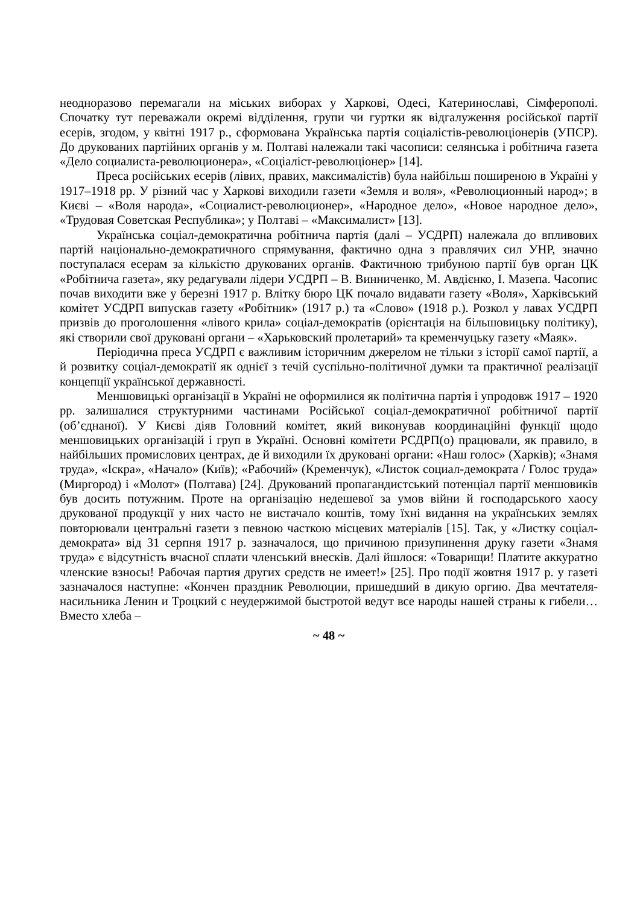неодноразово перемагали на міських виборах у Харкові, Одесі, Катеринославі, Сімферополі. Спочатку тут переважали окремі відділення, групи чи гуртки як відгалуження російської партії есерів, згодом, у квітні 1917 р., сформована Українська партія соціалістів-революціонерів (УПСР). До друкованих партійних органів у м. Полтаві належали такі часописи: селянська і робітнича газета «Дело социалиста-революционера», «Соціаліст-революціонер» [14].
Преса російських есерів (лівих, правих, максималістів) була найбільш поширеною в Україні у 1917–1918 рр. У різний час у Харкові виходили газети «Земля и воля», «Революционный народ»; в Києві – «Воля народа», «Социалист-революционер», «Народное дело», «Новое народное дело», «Трудовая Советская Республика»; у Полтаві – «Максималист» [13].
Українська соціал-демократична робітнича партія (далі – УСДРП) належала до впливових партій національно-демократичного спрямування, фактично одна з правлячих сил УНР, значно поступалася есерам за кількістю друкованих органів. Фактичною трибуною партії був орган ЦК «Робітнича газета», яку редагували лідери УСДРП – В. Винниченко, М. Авдієнко, І. Мазепа. Часопис почав виходити вже у березні 1917 р. Влітку бюро ЦК почало видавати газету «Воля», Харківський комітет УСДРП випускав газету «Робітник» (1917 р.) та «Слово» (1918 р.). Розкол у лавах УСДРП призвів до проголошення «лівого крила» соціал-демократів (орієнтація на більшовицьку політику), які створили свої друковані органи – «Харьковский пролетарий» та кременчуцьку газету «Маяк».
Періодична преса УСДРП є важливим історичним джерелом не тільки з історії самої партії, а й розвитку соціал-демократії як однієї з течій суспільно-політичної думки та практичної реалізації концепції української державності.
Меншовицькі організації в Україні не оформилися як політична партія і упродовж 1917 – 1920 рр. залишалися структурними частинами Російської соціал-демократичної робітничої партії (об’єднаної). У Києві діяв Головний комітет, який виконував координаційні функції щодо меншовицьких організацій і груп в Україні. Основні комітети РСДРП(о) працювали, як правило, в найбільших промислових центрах, де й виходили їх друковані органи: «Наш голос» (Харків); «Знамя труда», «Іскра», «Начало» (Київ); «Рабочий» (Кременчук), «Листок социал-демократа / Голос труда» (Миргород) і «Молот» (Полтава) [24]. Друкований пропагандистський потенціал партії меншовиків був досить потужним. Проте на організацію недешевої за умов війни й господарського хаосу друкованої продукції у них часто не вистачало коштів, тому їхні видання на українських землях повторювали центральні газети з певною часткою місцевих матеріалів [15]. Так, у «Листку соціал-демократа» від 31 серпня 1917 р. зазначалося, що причиною призупинення друку газети «Знамя труда» є відсутність вчасної сплати членський внесків. Далі йшлося: «Товарищи! Платите аккуратно членские взносы! Рабочая партия других средств не имеет!» [25]. Про події жовтня 1917 р. у газеті зазначалося наступне: «Кончен праздник Революции, пришедший в дикую оргию. Два мечтателя-насильника Ленин и Троцкий с неудержимой быстротой ведут все народы нашей страны к гибели…Вместо хлеба –
~ 48 ~